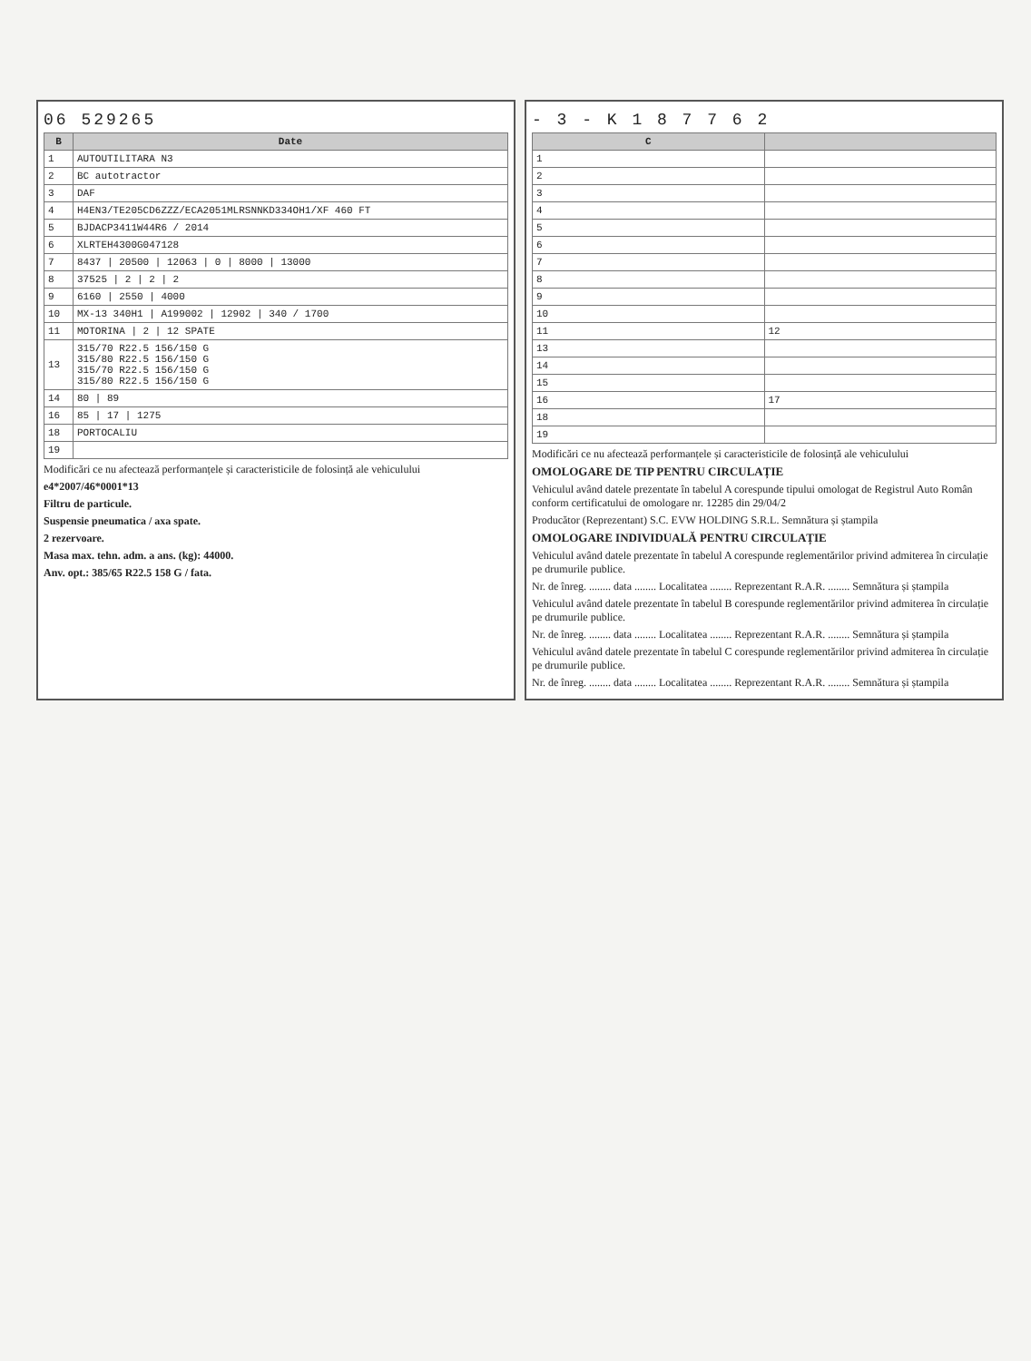06 529265
| B | Date |
| --- | --- |
| 1 | AUTOUTILITARA N3 |
| 2 | BC autotractor |
| 3 | DAF |
| 4 | H4EN3/TE205CD6ZZZ/ECA2051MLRSNNKD334OH1/XF 460 FT |
| 5 | BJDACP3411W44R6 / 2014 |
| 6 | XLRTEH4300G047128 |
| 7 | 8437 / 20500 / 12063 / 0 / 8000 / 13000 |
| 8 | 37525 / 2 / 2 / 2 |
| 9 | 6160 / 2550 / 4000 |
| 10 | MX-13 340H1 / A199002 / 12902 / 340 / 1700 |
| 11 | MOTORINA / 2 / 12 SPATE |
| 13 | 315/70 R22.5 156/150 G 315/80 R22.5 156/150 G 315/70 R22.5 156/150 G 315/80 R22.5 156/150 G |
| 14 | 80 / 89 |
| 16 | 85 / 17 / 1275 |
| 18 | PORTOCALIU |
| 19 | |
Modificări ce nu afectează performanțele și caracteristicile de folosință ale vehiculului
e4*2007/46*0001*13
Filtru de particule.
Suspensie pneumatica / axa spate.
2 rezervoare.
Masa max. tehn. adm. a ans. (kg): 44000.
Anv. opt.: 385/65 R22.5 158 G / fata.
- 3 - K 1 8 7 7 6 2
| C | |
| --- | --- |
| 1 | |
| 2 | |
| 3 | |
| 4 | |
| 5 | |
| 6 | |
| 7 | |
| 8 | |
| 9 | |
| 10 | |
| 11 | 12 |
| 13 | |
| 14 | |
| 15 | |
| 16 | 17 |
| 18 | |
| 19 | |
Modificări ce nu afectează performanțele și caracteristicile de folosință ale vehiculului
OMOLOGARE DE TIP PENTRU CIRCULAȚIE
Vehiculul având datele prezentate în tabelul A corespunde tipului omologat de Registrul Auto Român conform certificatului de omologare nr. 12285 din 29/04/2
Producător (Reprezentant) S.C. EVW HOLDING S.R.L. Semnătura și ștampila
OMOLOGARE INDIVIDUALĂ PENTRU CIRCULAȚIE
Vehiculul având datele prezentate în tabelul A corespunde reglementărilor privind admiterea în circulație pe drumurile publice.
Nr. de înreg. ........ data ........ Localitatea ........ Reprezentant R.A.R. ........ Semnătura și ștampila
Vehiculul având datele prezentate în tabelul B corespunde reglementărilor privind admiterea în circulație pe drumurile publice.
Nr. de înreg. ........ data ........ Localitatea ........ Reprezentant R.A.R. ........ Semnătura și ștampila
Vehiculul având datele prezentate în tabelul C corespunde reglementărilor privind admiterea în circulație pe drumurile publice.
Nr. de înreg. ........ data ........ Localitatea ........ Reprezentant R.A.R. ........ Semnătura și ștampila